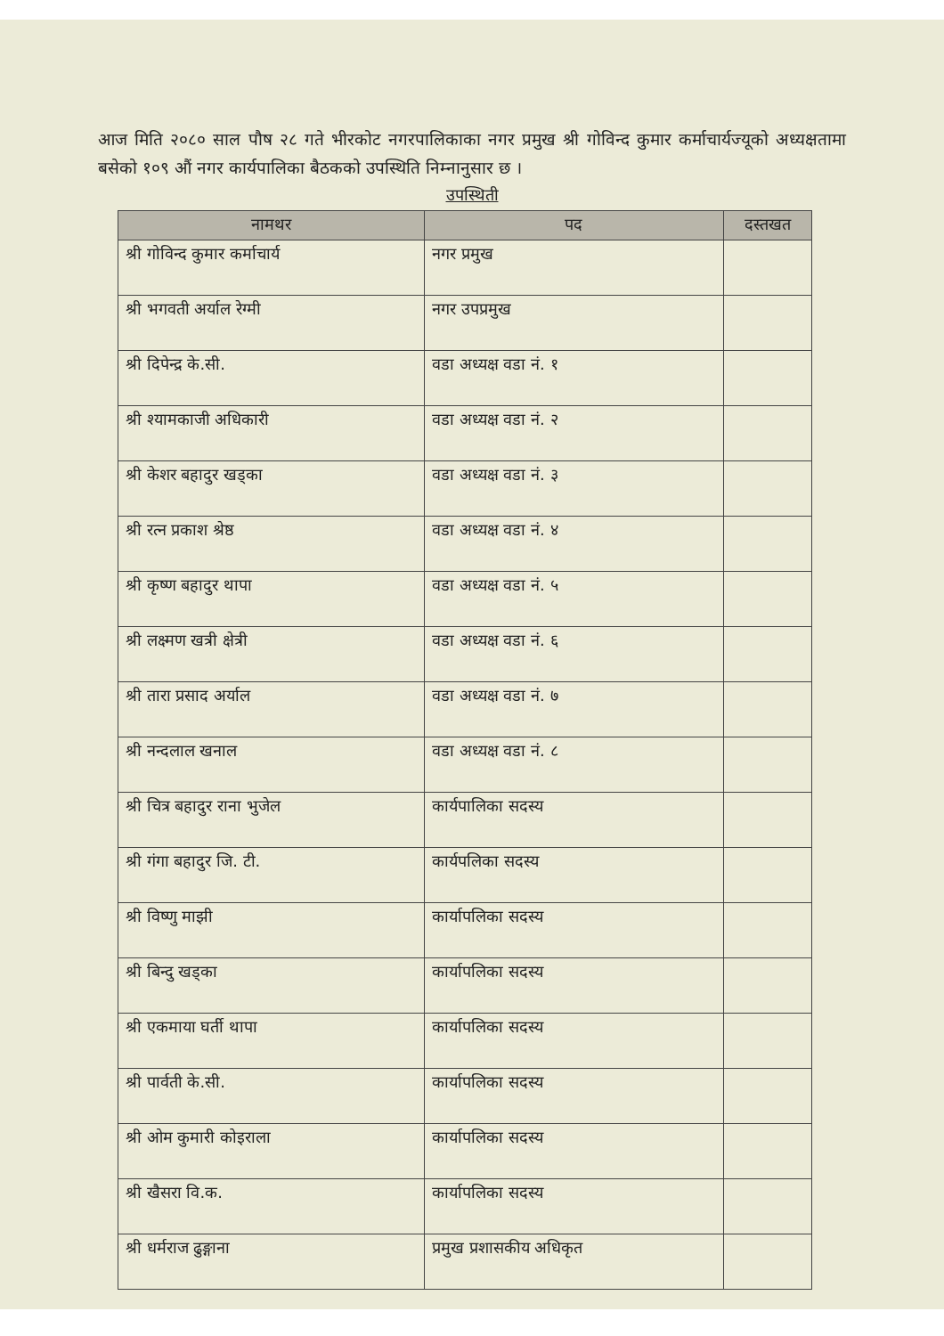आज मिति २०८० साल पौष २८ गते भीरकोट नगरपालिकाका नगर प्रमुख श्री गोविन्द कुमार कर्माचार्यज्यूको अध्यक्षतामा बसेको १०९ औं नगर कार्यपालिका बैठकको उपस्थिति निम्नानुसार छ ।
उपस्थिती
| नामथर | पद | दस्तखत |
| --- | --- | --- |
| श्री गोविन्द कुमार कर्माचार्य | नगर प्रमुख | |
| श्री भगवती अर्याल रेग्मी | नगर उपप्रमुख | |
| श्री दिपेन्द्र के.सी. | वडा अध्यक्ष वडा नं. १ | |
| श्री श्यामकाजी अधिकारी | वडा अध्यक्ष वडा नं. २ | |
| श्री केशर बहादुर खड्का | वडा अध्यक्ष वडा नं. ३ | |
| श्री रत्न प्रकाश श्रेष्ठ | वडा अध्यक्ष वडा नं. ४ | |
| श्री कृष्ण बहादुर थापा | वडा अध्यक्ष वडा नं. ५ | |
| श्री लक्ष्मण खत्री क्षेत्री | वडा अध्यक्ष वडा नं. ६ | |
| श्री तारा प्रसाद अर्याल | वडा अध्यक्ष वडा नं. ७ | |
| श्री नन्दलाल खनाल | वडा अध्यक्ष वडा नं. ८ | |
| श्री चित्र बहादुर राना भुजेल | कार्यपालिका सदस्य | |
| श्री गंगा बहादुर जि. टी. | कार्यपलिका सदस्य | |
| श्री विष्णु माझी | कार्यापलिका सदस्य | |
| श्री बिन्दु खड्का | कार्यापलिका सदस्य | |
| श्री एकमाया घर्ती थापा | कार्यापलिका सदस्य | |
| श्री पार्वती के.सी. | कार्यापलिका सदस्य | |
| श्री ओम कुमारी कोइराला | कार्यापलिका सदस्य | |
| श्री खैसरा वि.क. | कार्यापलिका सदस्य | |
| श्री धर्मराज ढुङ्गाना | प्रमुख प्रशासकीय अधिकृत | |